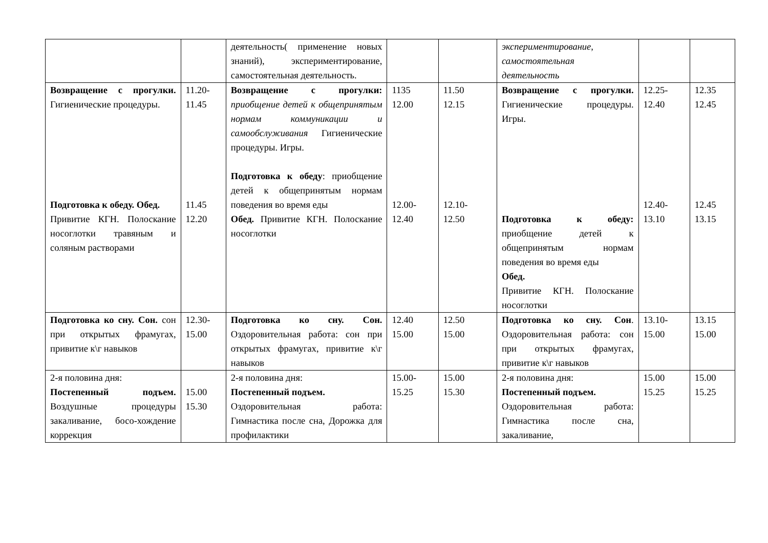| | | деятельность( применение новых знаний), экспериментирование, самостоятельная деятельность. | | | экспериментирование, самостоятельная деятельность | | |
| Возвращение с прогулки. Гигиенические процедуры. Подготовка к обеду. Обед. Привитие КГН. Полоскание носоглотки травяным и соляным растворами | 11.20- 11.45 11.45 12.20 | Возвращение с прогулки: приобщение детей к общепринятым нормам коммуникации и самообслуживания Гигиенические процедуры. Игры. Подготовка к обеду : приобщение детей к общепринятым нормам поведения во время еды Обед. Привитие КГН. Полоскание носоглотки | 1135 12.00 12.00- 12.40 | 11.50 12.15 12.10- 12.50 | Возвращение с прогулки. Гигиенические процедуры. Игры. Подготовка к обеду: приобщение детей к общепринятым нормам поведения во время еды Обед. Привитие КГН. Полоскание носоглотки | 12.25- 12.40 12.40- 13.10 | 12.35 12.45 12.45 13.15 |
| Подготовка ко сну. Сон. сон при открытых фрамугах, привитие к\г навыков | 12.30- 15.00 | Подготовка ко сну. Сон. Оздоровительная работа: сон при открытых фрамугах, привитие к\г навыков | 12.40 15.00 | 12.50 15.00 | Подготовка ко сну. Сон . Оздоровительная работа: сон при открытых фрамугах, привитие к\г навыков | 13.10- 15.00 | 13.15 15.00 |
| 2-я половина дня: Постепенный подъем. Воздушные процедуры закаливание, босо-хождение коррекция | 15.00 15.30 | 2-я половина дня: Постепенный подъем. Оздоровительная работа: Гимнастика после сна, Дорожка для профилактики | 15.00- 15.25 | 15.00 15.30 | 2-я половина дня: Постепенный подъем. Оздоровительная работа: Гимнастика после сна, закаливание, | 15.00 15.25 | 15.00 15.25 |